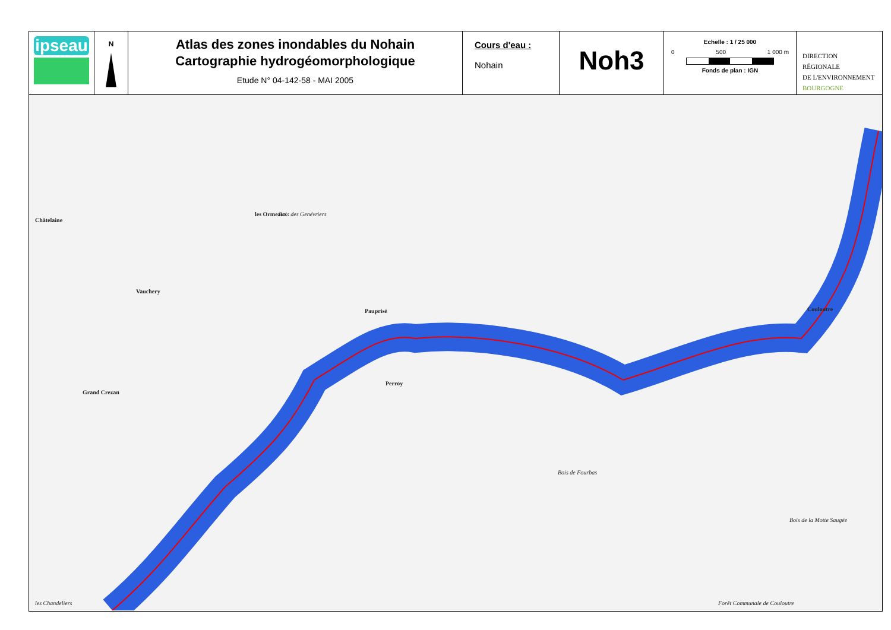ipseau
N
Atlas des zones inondables du Nohain
Cartographie hydrogéomorphologique
Etude N° 04-142-58 - MAI 2005
Cours d'eau :
Nohain
Noh3
Echelle : 1 / 25 000
0 500 1 000 m
Fonds de plan : IGN
DIRECTION
RÉGIONALE
DE L'ENVIRONNEMENT
BOURGOGNE
les Ormeaux
Pauprisé
Perroy
Couloutre
Châtelaine
Vauchery
Grand Crezan
Bois des Genévriers
Bois de Fourbas
Bois de la Motte Saugée
Forêt Communale de Couloutre les Chandeliers